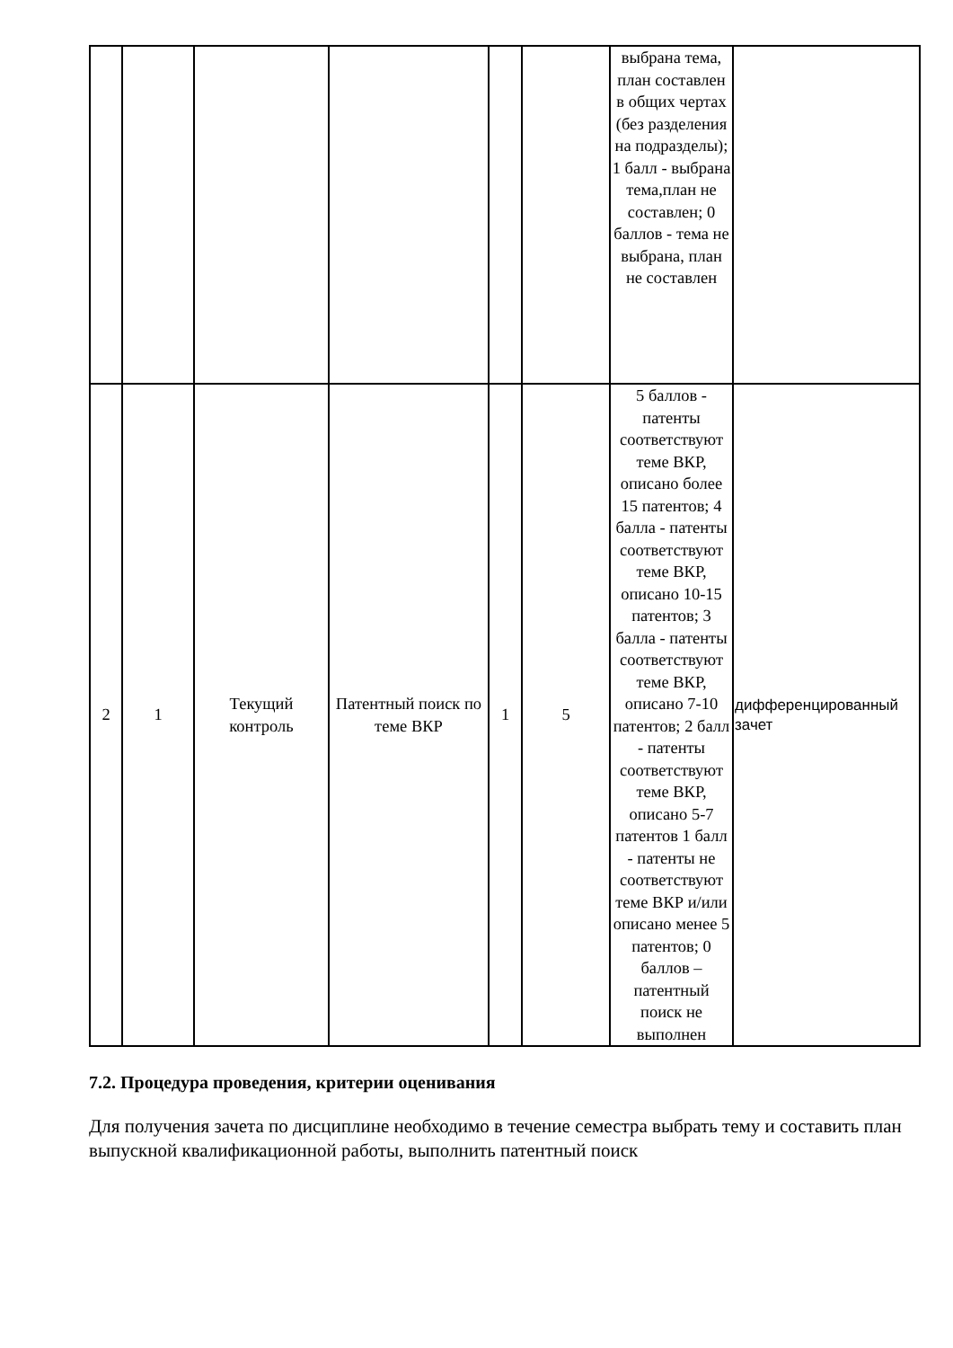| | | | | | | выбрана тема, план составлен в общих чертах (без разделения на подразделы); 1 балл - выбрана тема,план не составлен; 0 баллов - тема не выбрана, план не составлен | |
| 2 | 1 | Текущий контроль | Патентный поиск по теме ВКР | 1 | 5 | 5 баллов - патенты соответствуют теме ВКР, описано более 15 патентов; 4 балла - патенты соответствуют теме ВКР, описано 10-15 патентов; 3 балла - патенты соответствуют теме ВКР, описано 7-10 патентов; 2 балл - патенты соответствуют теме ВКР, описано 5-7 патентов 1 балл - патенты не соответствуют теме ВКР и/или описано менее 5 патентов; 0 баллов – патентный поиск не выполнен | дифференцированный зачет |
7.2. Процедура проведения, критерии оценивания
Для получения зачета по дисциплине необходимо в течение семестра выбрать тему и составить план выпускной квалификационной работы, выполнить патентный поиск